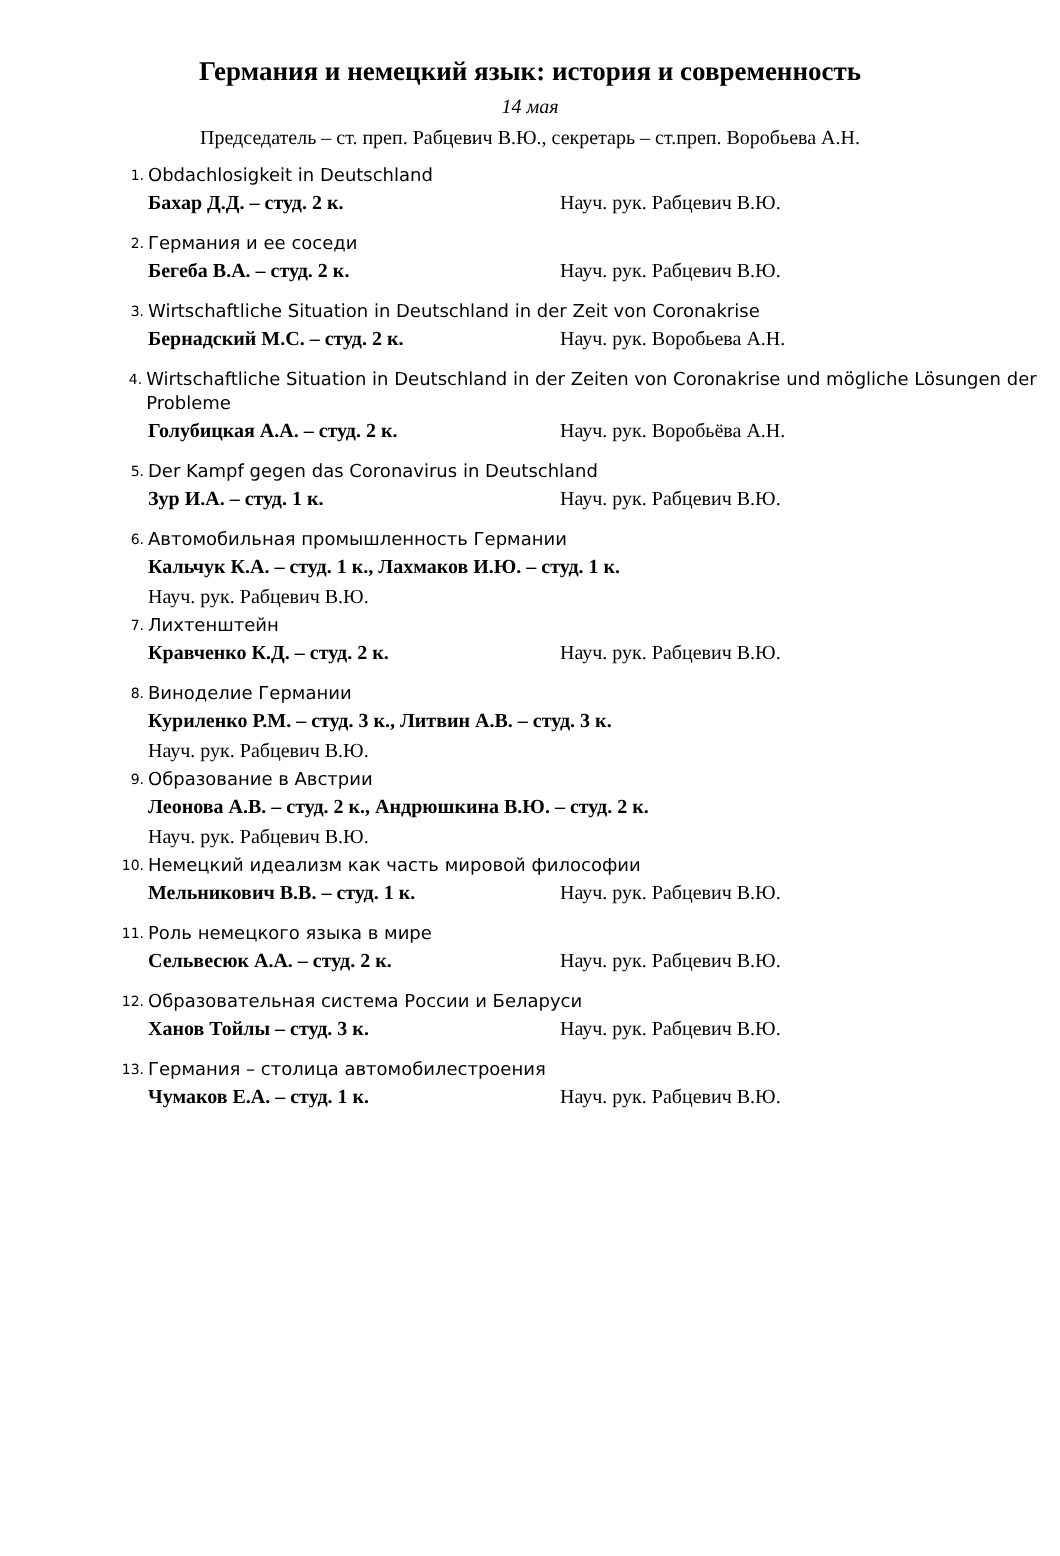Германия и немецкий язык: история и современность
14 мая
Председатель – ст. преп. Рабцевич В.Ю., секретарь – ст.преп. Воробьева А.Н.
1. Obdachlosigkeit in Deutschland
Бахар Д.Д. – студ. 2 к. Науч. рук. Рабцевич В.Ю.
2. Германия и ее соседи
Бегеба В.А. – студ. 2 к. Науч. рук. Рабцевич В.Ю.
3. Wirtschaftliche Situation in Deutschland in der Zeit von Coronakrise
Бернадский М.С. – студ. 2 к. Науч. рук. Воробьева А.Н.
4. Wirtschaftliche Situation in Deutschland in der Zeiten von Coronakrise und mögliche Lösungen der Probleme
Голубицкая А.А. – студ. 2 к. Науч. рук. Воробьёва А.Н.
5. Der Kampf gegen das Coronavirus in Deutschland
Зур И.А. – студ. 1 к. Науч. рук. Рабцевич В.Ю.
6. Автомобильная промышленность Германии
Кальчук К.А. – студ. 1 к., Лахмаков И.Ю. – студ. 1 к.
Науч. рук. Рабцевич В.Ю.
7. Лихтенштейн
Кравченко К.Д. – студ. 2 к. Науч. рук. Рабцевич В.Ю.
8. Виноделие Германии
Куриленко Р.М. – студ. 3 к., Литвин А.В. – студ. 3 к.
Науч. рук. Рабцевич В.Ю.
9. Образование в Австрии
Леонова А.В. – студ. 2 к., Андрюшкина В.Ю. – студ. 2 к.
Науч. рук. Рабцевич В.Ю.
10. Немецкий идеализм как часть мировой философии
Мельникович В.В. – студ. 1 к. Науч. рук. Рабцевич В.Ю.
11. Роль немецкого языка в мире
Сельвесюк А.А. – студ. 2 к. Науч. рук. Рабцевич В.Ю.
12. Образовательная система России и Беларуси
Ханов Тойлы – студ. 3 к. Науч. рук. Рабцевич В.Ю.
13. Германия – столица автомобилестроения
Чумаков Е.А. – студ. 1 к. Науч. рук. Рабцевич В.Ю.